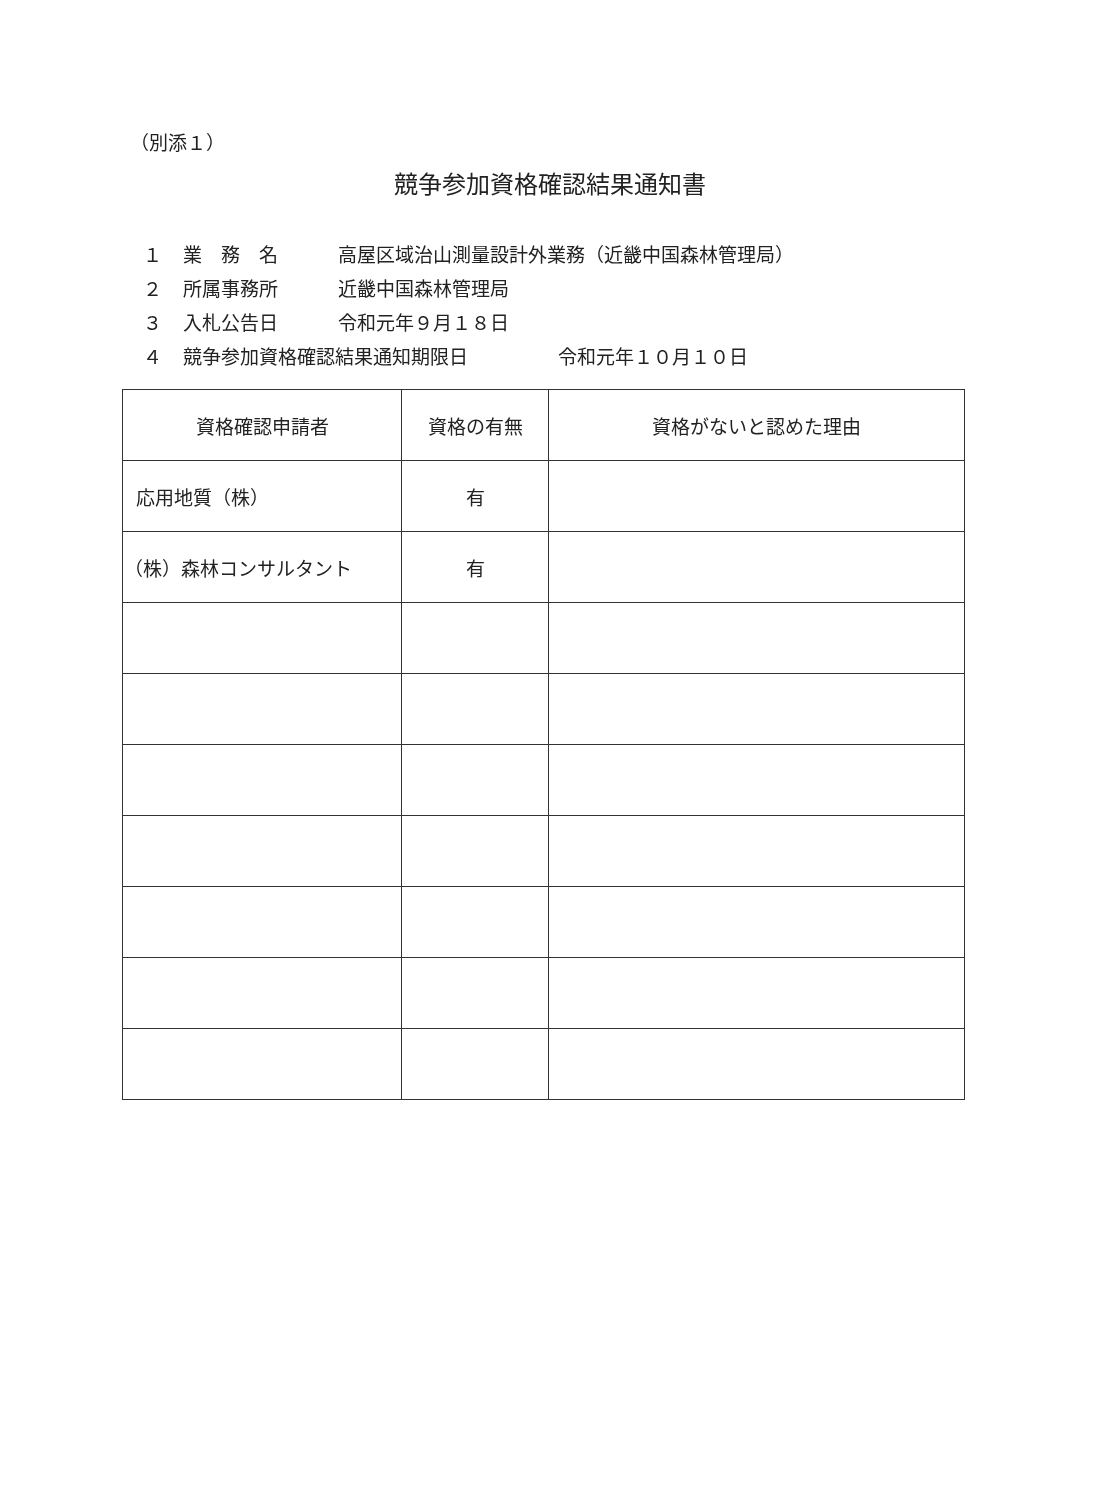（別添１）
競争参加資格確認結果通知書
１ 業　務　名 高屋区域治山測量設計外業務（近畿中国森林管理局）
２ 所属事務所 近畿中国森林管理局
３ 入札公告日 令和元年９月１８日
４ 競争参加資格確認結果通知期限日 令和元年１０月１０日
| 資格確認申請者 | 資格の有無 | 資格がないと認めた理由 |
| --- | --- | --- |
| 応用地質（株） | 有 | |
| （株）森林コンサルタント | 有 | |